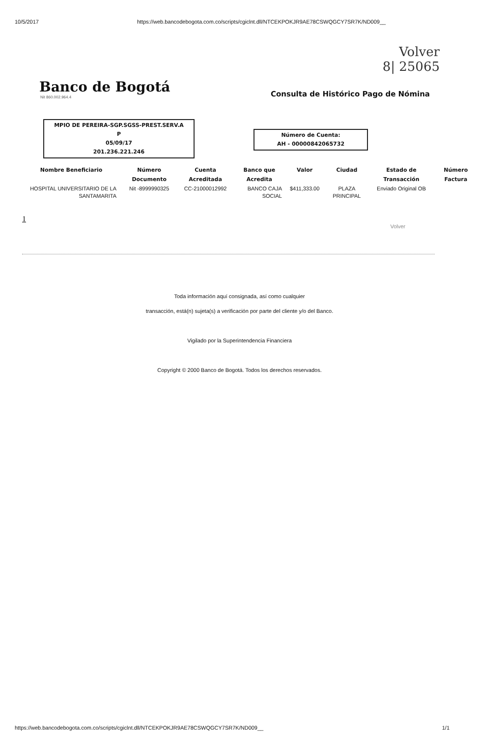10/5/2017 https://web.bancodebogota.com.co/scripts/cgiclnt.dll/NTCEKPOKJR9AE78CSWQGCY7SR7K/ND009__
Volver
8| 25065
Banco de Bogotá
Nit 860.002.964.4
Consulta de Histórico Pago de Nómina
MPIO DE PEREIRA-SGP.SGSS-PREST.SERV.A
P
05/09/17
201.236.221.246
Número de Cuenta:
AH - 00000842065732
| Nombre Beneficiario | Número Documento | Cuenta Acreditada | Banco que Acredita | Valor | Ciudad | Estado de Transacción | Número Factura |
| --- | --- | --- | --- | --- | --- | --- | --- |
| HOSPITAL UNIVERSITARIO DE LA SANTAMARITA | Nit -8999990325 | CC-21000012992 | BANCO CAJA SOCIAL | $411,333.00 | PLAZA PRINCIPAL | Enviado Original OB | |
1
Volver
Toda información aquí consignada, así como cualquier
transacción, está(n) sujeta(s) a verificación por parte del cliente y/o del Banco.
Vigilado por la Superintendencia Financiera
Copyright © 2000 Banco de Bogotá. Todos los derechos reservados.
https://web.bancodebogota.com.co/scripts/cgiclnt.dll/NTCEKPOKJR9AE78CSWQGCY7SR7K/ND009__ 1/1